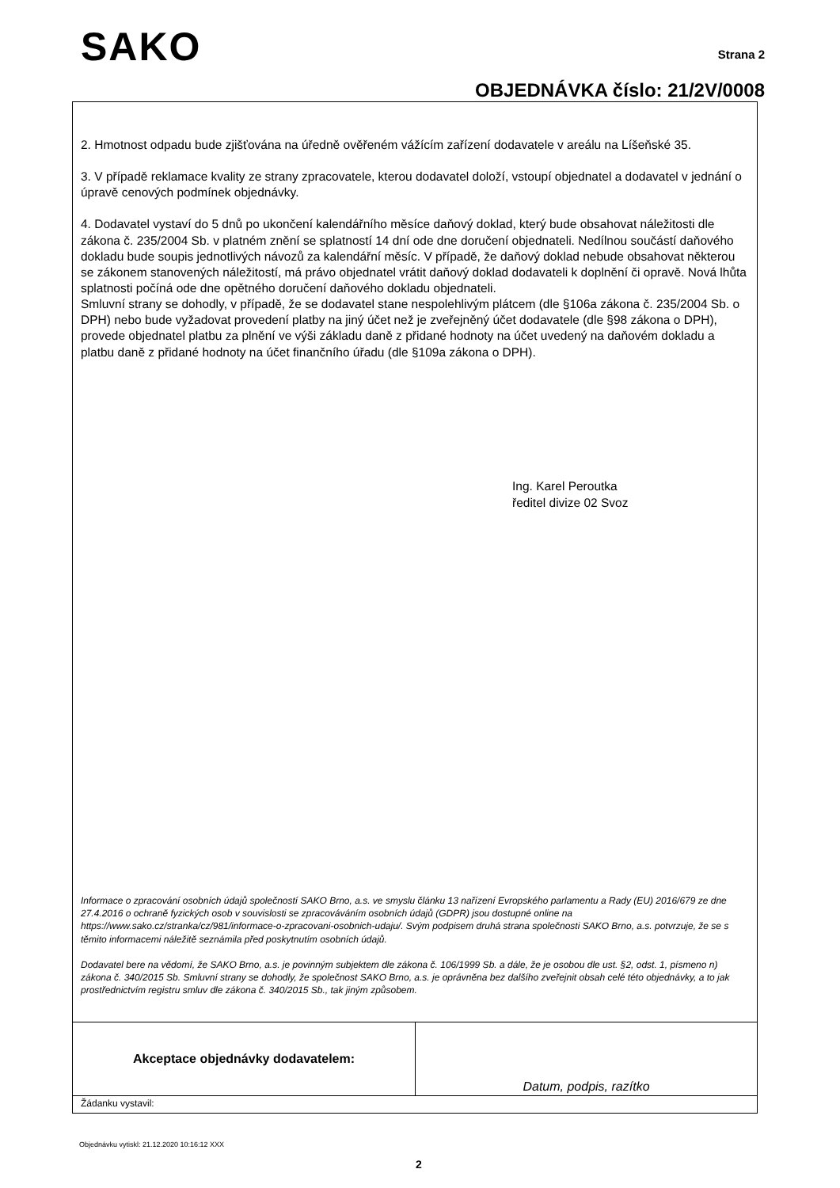SAKO Strana 2
OBJEDNÁVKA číslo: 21/2V/0008
2. Hmotnost odpadu bude zjišťována na úředně ověřeném vážícím zařízení dodavatele v areálu na Líšeňské 35.
3. V případě reklamace kvality ze strany zpracovatele, kterou dodavatel doloží, vstoupí objednatel a dodavatel v jednání o úpravě cenových podmínek objednávky.
4. Dodavatel vystaví do 5 dnů po ukončení kalendářního měsíce daňový doklad, který bude obsahovat náležitosti dle zákona č. 235/2004 Sb. v platném znění se splatností 14 dní ode dne doručení objednateli. Nedílnou součástí daňového dokladu bude soupis jednotlivých návozů za kalendářní měsíc. V případě, že daňový doklad nebude obsahovat některou se zákonem stanovených náležitostí, má právo objednatel vrátit daňový doklad dodavateli k doplnění či opravě. Nová lhůta splatnosti počíná ode dne opětného doručení daňového dokladu objednateli.
Smluvní strany se dohodly, v případě, že se dodavatel stane nespolehlivým plátcem (dle §106a zákona č. 235/2004 Sb. o DPH) nebo bude vyžadovat provedení platby na jiný účet než je zveřejněný účet dodavatele (dle §98 zákona o DPH), provede objednatel platbu za plnění ve výši základu daně z přidané hodnoty na účet uvedený na daňovém dokladu a platbu daně z přidané hodnoty na účet finančního úřadu (dle §109a zákona o DPH).
Ing. Karel Peroutka
ředitel divize 02 Svoz
Informace o zpracování osobních údajů společností SAKO Brno, a.s. ve smyslu článku 13 nařízení Evropského parlamentu a Rady (EU) 2016/679 ze dne 27.4.2016 o ochraně fyzických osob v souvislosti se zpracováváním osobních údajů (GDPR) jsou dostupné online na https://www.sako.cz/stranka/cz/981/informace-o-zpracovani-osobnich-udaju/. Svým podpisem druhá strana společnosti SAKO Brno, a.s. potvrzuje, že se s těmito informacemi náležitě seznámila před poskytnutím osobních údajů.
Dodavatel bere na vědomí, že SAKO Brno, a.s. je povinným subjektem dle zákona č. 106/1999 Sb. a dále, že je osobou dle ust. §2, odst. 1, písmeno n) zákona č. 340/2015 Sb. Smluvní strany se dohodly, že společnost SAKO Brno, a.s. je oprávněna bez dalšího zveřejnit obsah celé této objednávky, a to jak prostřednictvím registru smluv dle zákona č. 340/2015 Sb., tak jiným způsobem.
| Akceptace objednávky dodavatelem: | Datum, podpis, razítko |
| Žádanku vystavil: | |
Objednávku vytiskl: 21.12.2020 10:16:12 XXX
2